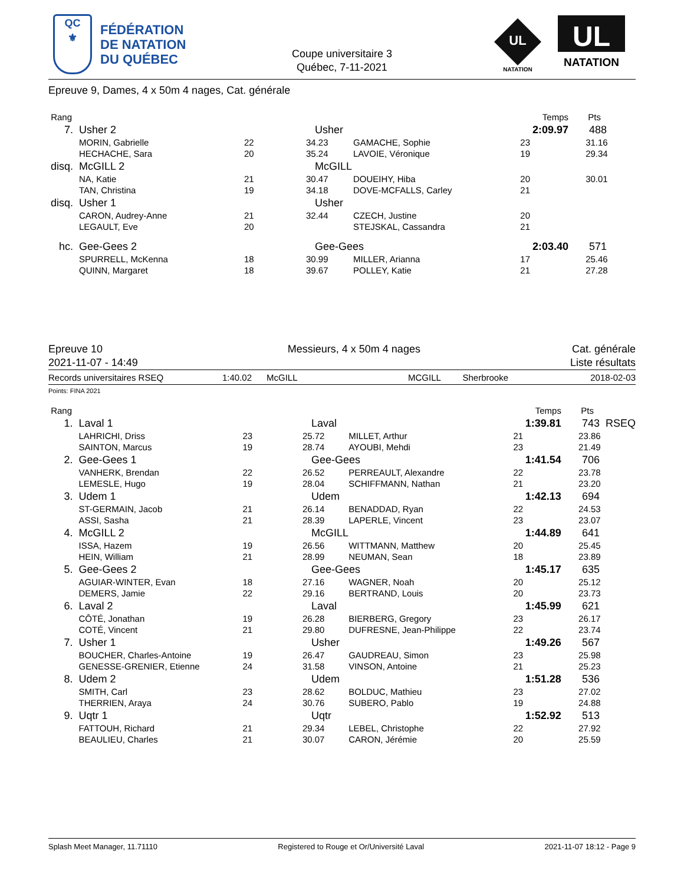QC
⚜
FÉDÉRATION
DE NATATION
DU QUÉBEC
Coupe universitaire 3
Québec, 7-11-2021
UL
NATATION
UL
NATATION
Epreuve 9, Dames, 4 x 50m 4 nages, Cat. générale
| Rang | | | | | | Temps | Pts |
| 7. | Usher 2 | | Usher | | | 2:09.97 | 488 |
| | MORIN, Gabrielle | 22 | 34.23 | GAMACHE, Sophie | 23 | | 31.16 |
| | HECHACHE, Sara | 20 | 35.24 | LAVOIE, Véronique | 19 | | 29.34 |
| disq. | McGILL 2 | | McGILL | | | | |
| | NA, Katie | 21 | 30.47 | DOUEIHY, Hiba | 20 | | 30.01 |
| | TAN, Christina | 19 | 34.18 | DOVE-MCFALLS, Carley | 21 | | |
| disq. | Usher 1 | | Usher | | | | |
| | CARON, Audrey-Anne | 21 | 32.44 | CZECH, Justine | 20 | | |
| | LEGAULT, Eve | 20 | | STEJSKAL, Cassandra | 21 | | |
| hc. | Gee-Gees 2 | | Gee-Gees | | | 2:03.40 | 571 |
| | SPURRELL, McKenna | 18 | 30.99 | MILLER, Arianna | 17 | | 25.46 |
| | QUINN, Margaret | 18 | 39.67 | POLLEY, Katie | 21 | | 27.28 |
Epreuve 10
2021-11-07 - 14:49
Messieurs, 4 x 50m 4 nages Cat. générale
Liste résultats
Records universitaires RSEQ 1:40.02 McGILL MCGILL Sherbrooke 2018-02-03
Points: FINA 2021
| Rang | | | | | | Temps | Pts |
| 1. | Laval 1 | | Laval | | | 1:39.81 | 743 RSEQ |
| | LAHRICHI, Driss | 23 | 25.72 | MILLET, Arthur | 21 | | 23.86 |
| | SAINTON, Marcus | 19 | 28.74 | AYOUBI, Mehdi | 23 | | 21.49 |
| 2. | Gee-Gees 1 | | Gee-Gees | | | 1:41.54 | 706 |
| | VANHERK, Brendan | 22 | 26.52 | PERREAULT, Alexandre | 22 | | 23.78 |
| | LEMESLE, Hugo | 19 | 28.04 | SCHIFFMANN, Nathan | 21 | | 23.20 |
| 3. | Udem 1 | | Udem | | | 1:42.13 | 694 |
| | ST-GERMAIN, Jacob | 21 | 26.14 | BENADDAD, Ryan | 22 | | 24.53 |
| | ASSI, Sasha | 21 | 28.39 | LAPERLE, Vincent | 23 | | 23.07 |
| 4. | McGILL 2 | | McGILL | | | 1:44.89 | 641 |
| | ISSA, Hazem | 19 | 26.56 | WITTMANN, Matthew | 20 | | 25.45 |
| | HEIN, William | 21 | 28.99 | NEUMAN, Sean | 18 | | 23.89 |
| 5. | Gee-Gees 2 | | Gee-Gees | | | 1:45.17 | 635 |
| | AGUIAR-WINTER, Evan | 18 | 27.16 | WAGNER, Noah | 20 | | 25.12 |
| | DEMERS, Jamie | 22 | 29.16 | BERTRAND, Louis | 20 | | 23.73 |
| 6. | Laval 2 | | Laval | | | 1:45.99 | 621 |
| | CÔTÉ, Jonathan | 19 | 26.28 | BIERBERG, Gregory | 23 | | 26.17 |
| | COTÉ, Vincent | 21 | 29.80 | DUFRESNE, Jean-Philippe | 22 | | 23.74 |
| 7. | Usher 1 | | Usher | | | 1:49.26 | 567 |
| | BOUCHER, Charles-Antoine | 19 | 26.47 | GAUDREAU, Simon | 23 | | 25.98 |
| | GENESSE-GRENIER, Etienne | 24 | 31.58 | VINSON, Antoine | 21 | | 25.23 |
| 8. | Udem 2 | | Udem | | | 1:51.28 | 536 |
| | SMITH, Carl | 23 | 28.62 | BOLDUC, Mathieu | 23 | | 27.02 |
| | THERRIEN, Araya | 24 | 30.76 | SUBERO, Pablo | 19 | | 24.88 |
| 9. | Uqtr 1 | | Uqtr | | | 1:52.92 | 513 |
| | FATTOUH, Richard | 21 | 29.34 | LEBEL, Christophe | 22 | | 27.92 |
| | BEAULIEU, Charles | 21 | 30.07 | CARON, Jérémie | 20 | | 25.59 |
Splash Meet Manager, 11.71110 Registered to Rouge et Or/Université Laval 2021-11-07 18:12 - Page 9